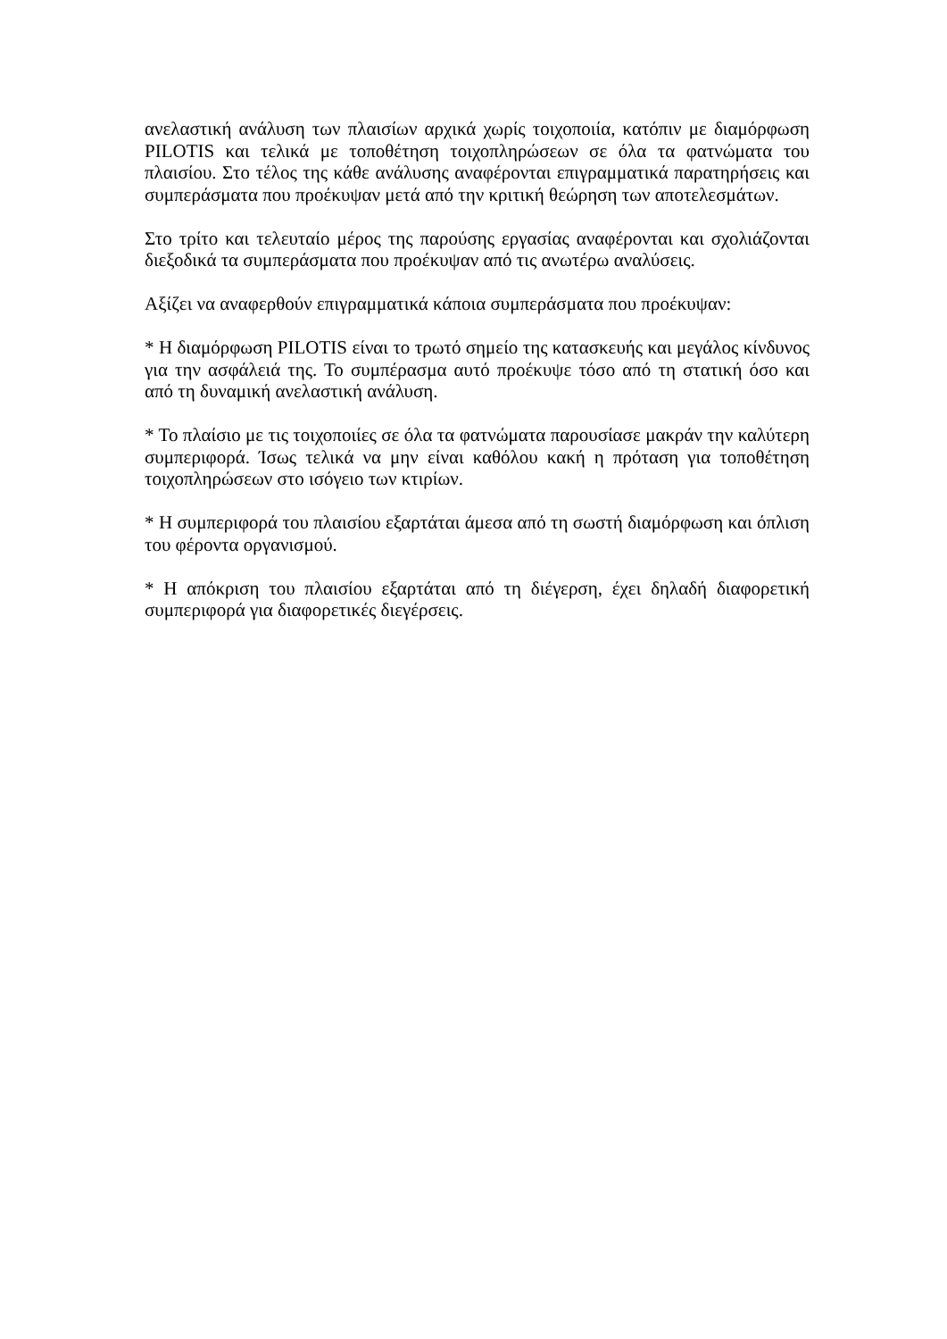ανελαστική ανάλυση των πλαισίων αρχικά χωρίς τοιχοποιία, κατόπιν με διαμόρφωση PILOTIS και τελικά με τοποθέτηση τοιχοπληρώσεων σε όλα τα φατνώματα του πλαισίου. Στο τέλος της κάθε ανάλυσης αναφέρονται επιγραμματικά παρατηρήσεις και συμπεράσματα που προέκυψαν μετά από την κριτική θεώρηση των αποτελεσμάτων.
Στο τρίτο και τελευταίο μέρος της παρούσης εργασίας αναφέρονται και σχολιάζονται διεξοδικά τα συμπεράσματα που προέκυψαν από τις ανωτέρω αναλύσεις.
Αξίζει να αναφερθούν επιγραμματικά κάποια συμπεράσματα που προέκυψαν:
* Η διαμόρφωση PILOTIS είναι το τρωτό σημείο της κατασκευής και μεγάλος κίνδυνος για την ασφάλειά της. Το συμπέρασμα αυτό προέκυψε τόσο από τη στατική όσο και από τη δυναμική ανελαστική ανάλυση.
* Το πλαίσιο με τις τοιχοποιίες σε όλα τα φατνώματα παρουσίασε μακράν την καλύτερη συμπεριφορά. Ίσως τελικά να μην είναι καθόλου κακή η πρόταση για τοποθέτηση τοιχοπληρώσεων στο ισόγειο των κτιρίων.
* Η συμπεριφορά του πλαισίου εξαρτάται άμεσα από τη σωστή διαμόρφωση και όπλιση του φέροντα οργανισμού.
* Η απόκριση του πλαισίου εξαρτάται από τη διέγερση, έχει δηλαδή διαφορετική συμπεριφορά για διαφορετικές διεγέρσεις.